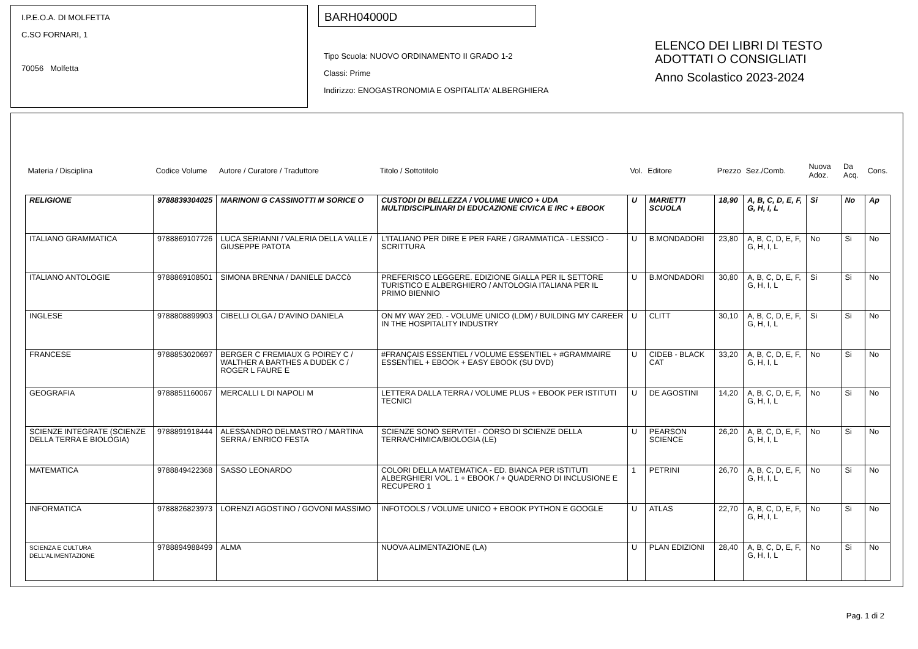I.P.E.O.A. DI MOLFETTA
C.SO FORNARI, 1
70056 Molfetta
BARH04000D
Tipo Scuola: NUOVO ORDINAMENTO II GRADO 1-2
Classi: Prime
Indirizzo: ENOGASTRONOMIA E OSPITALITA' ALBERGHIERA
ELENCO DEI LIBRI DI TESTO
ADOTTATI O CONSIGLIATI
Anno Scolastico 2023-2024
| Materia / Disciplina | Codice Volume | Autore / Curatore / Traduttore | Titolo / Sottotitolo | Vol. | Editore | Prezzo | Sez./Comb. | Nuova Adoz. | Da Acq. | Cons. |
| --- | --- | --- | --- | --- | --- | --- | --- | --- | --- | --- |
| RELIGIONE | 9788839304025 | MARINONI G CASSINOTTI M SORICE O | CUSTODI DI BELLEZZA / VOLUME UNICO + UDA MULTIDISCIPLINARI DI EDUCAZIONE CIVICA E IRC + EBOOK | U | MARIETTI SCUOLA | 18,90 | A, B, C, D, E, F, G, H, I, L | Si | No | Ap |
| ITALIANO GRAMMATICA | 9788869107726 | LUCA SERIANNI / VALERIA DELLA VALLE / GIUSEPPE PATOTA | L'ITALIANO PER DIRE E PER FARE / GRAMMATICA - LESSICO - SCRITTURA | U | B.MONDADORI | 23,80 | A, B, C, D, E, F, G, H, I, L | No | Si | No |
| ITALIANO ANTOLOGIE | 9788869108501 | SIMONA BRENNA / DANIELE DACCò | PREFERISCO LEGGERE. EDIZIONE GIALLA PER IL SETTORE TURISTICO E ALBERGHIERO / ANTOLOGIA ITALIANA PER IL PRIMO BIENNIO | U | B.MONDADORI | 30,80 | A, B, C, D, E, F, G, H, I, L | Si | Si | No |
| INGLESE | 9788808899903 | CIBELLI OLGA / D'AVINO DANIELA | ON MY WAY 2ED. - VOLUME UNICO (LDM) / BUILDING MY CAREER IN THE HOSPITALITY INDUSTRY | U | CLITT | 30,10 | A, B, C, D, E, F, G, H, I, L | Si | Si | No |
| FRANCESE | 9788853020697 | BERGER C FREMIAUX G POIREY C / WALTHER A BARTHES A DUDEK C / ROGER L FAURE E | #FRANÇAIS ESSENTIEL / VOLUME ESSENTIEL + #GRAMMAIRE ESSENTIEL + EBOOK + EASY EBOOK (SU DVD) | U | CIDEB - BLACK CAT | 33,20 | A, B, C, D, E, F, G, H, I, L | No | Si | No |
| GEOGRAFIA | 9788851160067 | MERCALLI L DI NAPOLI M | LETTERA DALLA TERRA / VOLUME PLUS + EBOOK PER ISTITUTI TECNICI | U | DE AGOSTINI | 14,20 | A, B, C, D, E, F, G, H, I, L | No | Si | No |
| SCIENZE INTEGRATE (SCIENZE DELLA TERRA E BIOLOGIA) | 9788891918444 | ALESSANDRO DELMASTRO / MARTINA SERRA / ENRICO FESTA | SCIENZE SONO SERVITE! - CORSO DI SCIENZE DELLA TERRA/CHIMICA/BIOLOGIA (LE) | U | PEARSON SCIENCE | 26,20 | A, B, C, D, E, F, G, H, I, L | No | Si | No |
| MATEMATICA | 9788849422368 | SASSO LEONARDO | COLORI DELLA MATEMATICA - ED. BIANCA PER ISTITUTI ALBERGHIERI VOL. 1 + EBOOK / + QUADERNO DI INCLUSIONE E RECUPERO 1 | 1 | PETRINI | 26,70 | A, B, C, D, E, F, G, H, I, L | No | Si | No |
| INFORMATICA | 9788826823973 | LORENZI AGOSTINO / GOVONI MASSIMO | INFOTOOLS / VOLUME UNICO + EBOOK PYTHON E GOOGLE | U | ATLAS | 22,70 | A, B, C, D, E, F, G, H, I, L | No | Si | No |
| SCIENZA E CULTURA DELL'ALIMENTAZIONE | 9788894988499 | ALMA | NUOVA ALIMENTAZIONE (LA) | U | PLAN EDIZIONI | 28,40 | A, B, C, D, E, F, G, H, I, L | No | Si | No |
Pag. 1 di 2